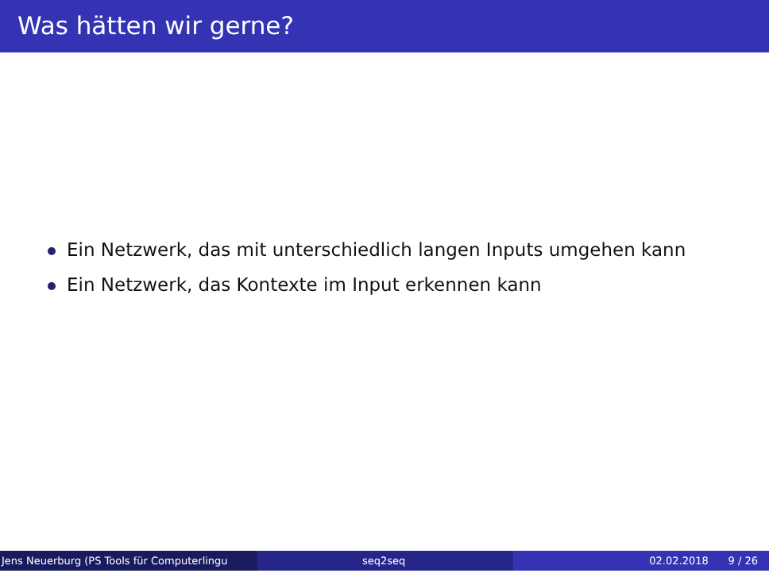Was hätten wir gerne?
Ein Netzwerk, das mit unterschiedlich langen Inputs umgehen kann
Ein Netzwerk, das Kontexte im Input erkennen kann
Jens Neuerburg (PS Tools für Computerlingu
seq2seq 02.02.2018 9 / 26